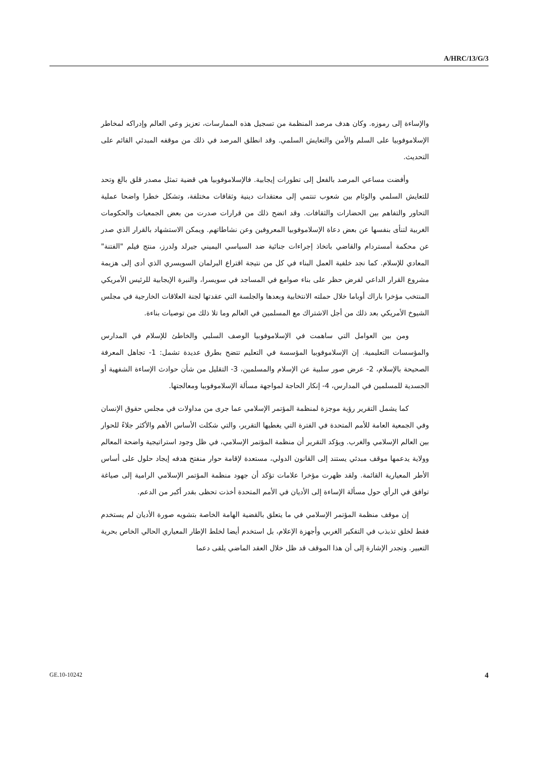A/HRC/13/G/3
والإساءة إلى رموزه. وكان هدف مرصد المنظمة من تسجيل هذه الممارسات، تعزيز وعي العالم وإدراكه لمخاطر الإسلاموفوبيا على السلم والأمن والتعايش السلمي. وقد انطلق المرصد في ذلك من موقفه المبدئي القائم على التحديث.
وأفضت مساعي المرصد بالفعل إلى تطورات إيجابية. فالإسلاموفوبيا هي قضية تمثل مصدر قلق بالغ وتحد للتعايش السلمي والوئام بين شعوب تنتمي إلى معتقدات دينية وثقافات مختلفة، وتشكل خطرا واضحا عملية التحاور والتفاهم بين الحضارات والثقافات. وقد اتضح ذلك من قرارات صدرت من بعض الجمعيات والحكومات الغربية لتنأى بنفسها عن بعض دعاة الإسلاموفوبيا المعروفين وعن نشاطاتهم. ويمكن الاستشهاد بالقرار الذي صدر عن محكمة أمستردام والقاضي باتخاذ إجراءات جنائية ضد السياسي اليميني جيرلد ولدرز، منتج فيلم "الفتنة" المعادي للإسلام. كما نجد خلفية العمل البناء في كل من نتيجة اقتراع البرلمان السويسري الذي أدى إلى هزيمة مشروع القرار الداعي لفرض حظر على بناء صوامع في المساجد في سويسرا، والنبرة الإيجابية للرئيس الأمريكي المنتخب مؤخرا باراك أوباما خلال حملته الانتخابية وبعدها والجلسة التي عقدتها لجنة العلاقات الخارجية في مجلس الشيوخ الأمريكي بعد ذلك من أجل الاشتراك مع المسلمين في العالم وما تلا ذلك من توصيات بناءة.
ومن بين العوامل التي ساهمت في الإسلاموفوبيا الوصف السلبي والخاطئ للإسلام في المدارس والمؤسسات التعليمية. إن الإسلاموفوبيا المؤسسة في التعليم تتضح بطرق عديدة تشمل: 1- تجاهل المعرفة الصحيحة بالإسلام، 2- عرض صور سلبية عن الإسلام والمسلمين، 3- التقليل من شأن حوادث الإساءة الشفهية أو الجسدية للمسلمين في المدارس، 4- إنكار الحاجة لمواجهة مسألة الإسلاموفوبيا ومعالجتها.
كما يشمل التقرير رؤية موجزة لمنظمة المؤتمر الإسلامي عما جرى من مداولات في مجلس حقوق الإنسان وفي الجمعية العامة للأمم المتحدة في الفترة التي يغطيها التقرير، والتي شكلت الأساس الأهم والأكثر جلاءً للحوار بين العالم الإسلامي والغرب. ويؤكد التقرير أن منظمة المؤتمر الإسلامي، في ظل وجود استراتيجية واضحة المعالم وولاية يدعمها موقف مبدئي يستند إلى القانون الدولي، مستعدة لإقامة حوار منفتح هدفه إيجاد حلول على أساس الأطر المعيارية القائمة. ولقد ظهرت مؤخرا علامات تؤكد أن جهود منظمة المؤتمر الإسلامي الرامية إلى صياغة توافق في الرأي حول مسألة الإساءة إلى الأديان في الأمم المتحدة أخذت تحظى بقدر أكبر من الدعم.
إن موقف منظمة المؤتمر الإسلامي في ما يتعلق بالقضية الهامة الخاصة بتشويه صورة الأديان لم يستخدم فقط لخلق تذبذب في التفكير الغربي وأجهزة الإعلام، بل استخدم أيضا لخلط الإطار المعياري الحالي الخاص بحرية التعبير. وتجدر الإشارة إلى أن هذا الموقف قد ظل خلال العقد الماضي يلقى دعما
GE.10-10242 4